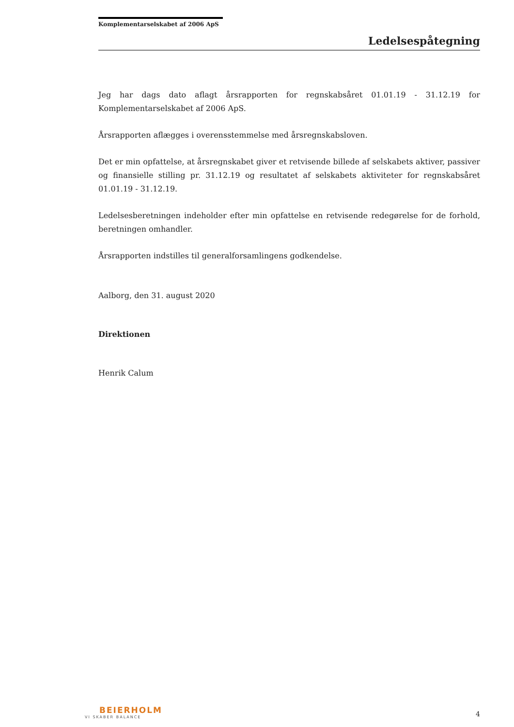Komplementarselskabet af 2006 ApS
Ledelsespåtegning
Jeg har dags dato aflagt årsrapporten for regnskabsåret 01.01.19 - 31.12.19 for Komplementarselskabet af 2006 ApS.
Årsrapporten aflægges i overensstemmelse med årsregnskabsloven.
Det er min opfattelse, at årsregnskabet giver et retvisende billede af selskabets aktiver, passiver og finansielle stilling pr. 31.12.19 og resultatet af selskabets aktiviteter for regnskabsåret 01.01.19 - 31.12.19.
Ledelsesberetningen indeholder efter min opfattelse en retvisende redegørelse for de forhold, beretningen omhandler.
Årsrapporten indstilles til generalforsamlingens godkendelse.
Aalborg, den 31. august 2020
Direktionen
Henrik Calum
BEIERHOLM
VI SKABER BALANCE
4